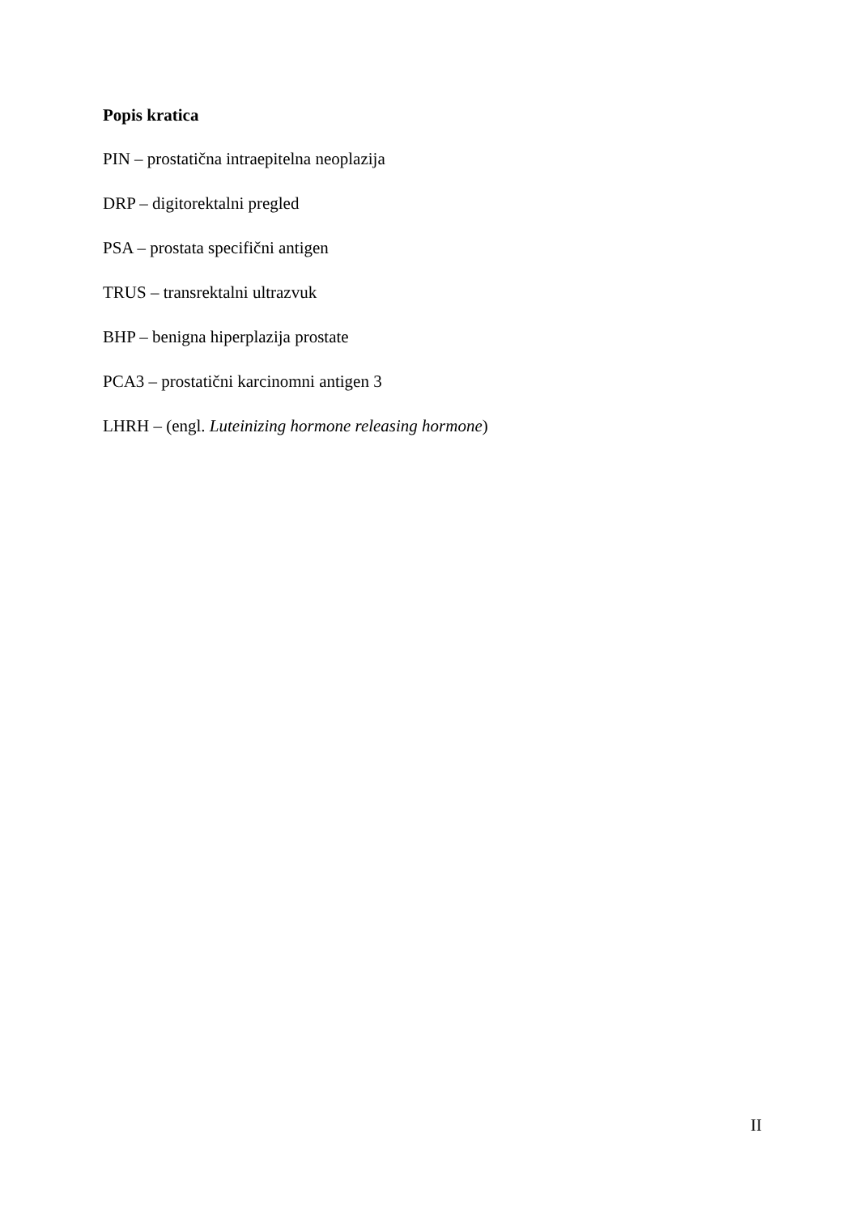Popis kratica
PIN – prostatična intraepitelna neoplazija
DRP – digitorektalni pregled
PSA – prostata specifični antigen
TRUS – transrektalni ultrazvuk
BHP – benigna hiperplazija prostate
PCA3 – prostatični karcinomni antigen 3
LHRH – (engl. Luteinizing hormone releasing hormone)
II